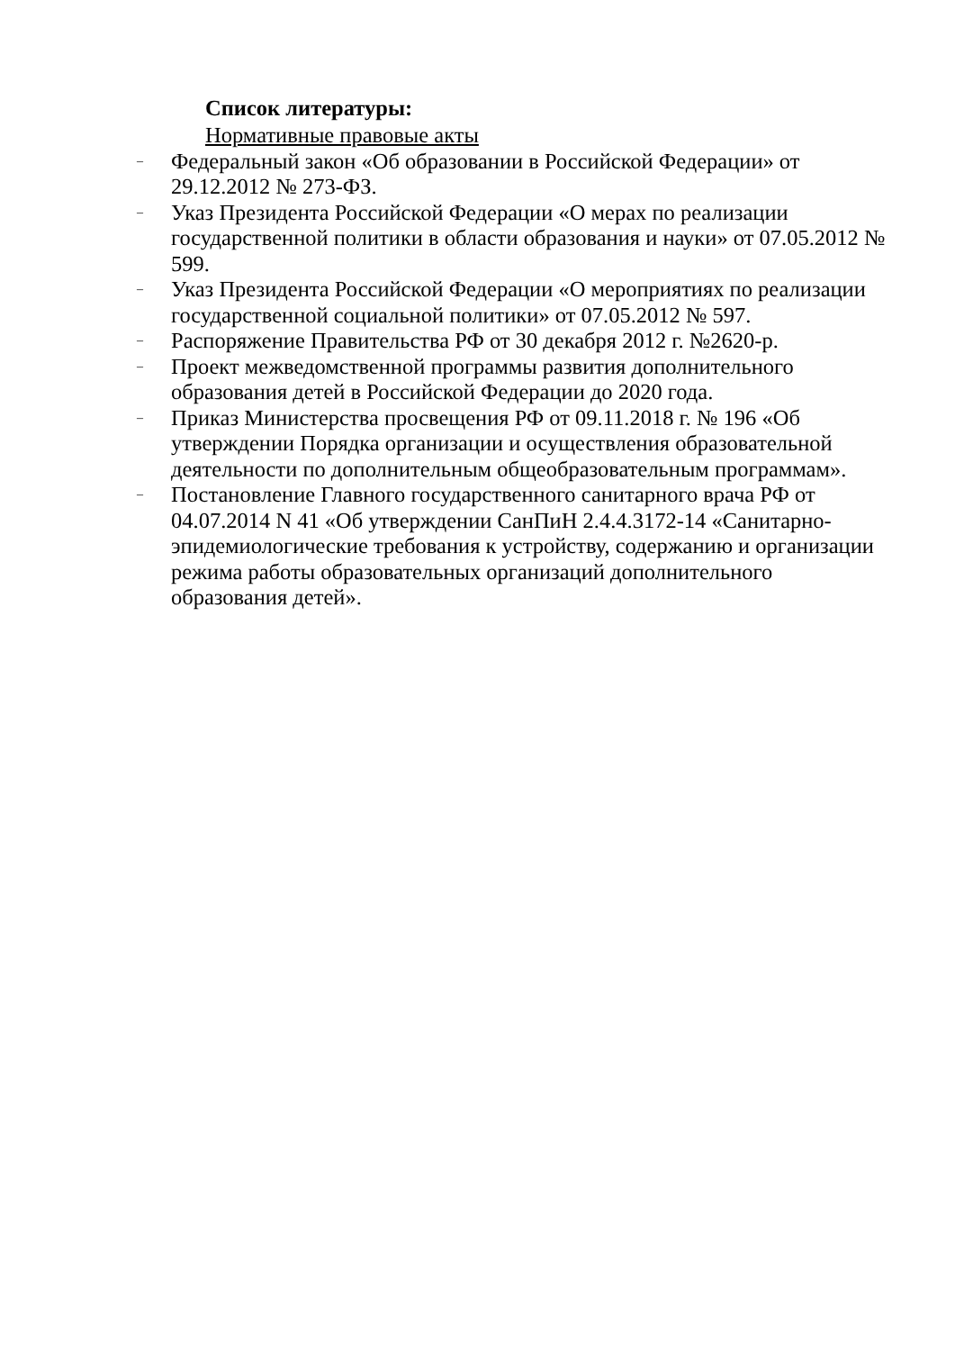Список литературы:
Нормативные правовые акты
– Федеральный закон «Об образовании в Российской Федерации» от 29.12.2012 № 273-ФЗ.
– Указ Президента Российской Федерации «О мерах по реализации государственной политики в области образования и науки» от 07.05.2012 № 599.
– Указ Президента Российской Федерации «О мероприятиях по реализации государственной социальной политики» от 07.05.2012 № 597.
– Распоряжение Правительства РФ от 30 декабря 2012 г. №2620-р.
– Проект межведомственной программы развития дополнительного образования детей в Российской Федерации до 2020 года.
– Приказ Министерства просвещения РФ от 09.11.2018 г. № 196 «Об утверждении Порядка организации и осуществления образовательной деятельности по дополнительным общеобразовательным программам».
– Постановление Главного государственного санитарного врача РФ от 04.07.2014 N 41 «Об утверждении СанПиН 2.4.4.3172-14 «Санитарно-эпидемиологические требования к устройству, содержанию и организации режима работы образовательных организаций дополнительного образования детей».